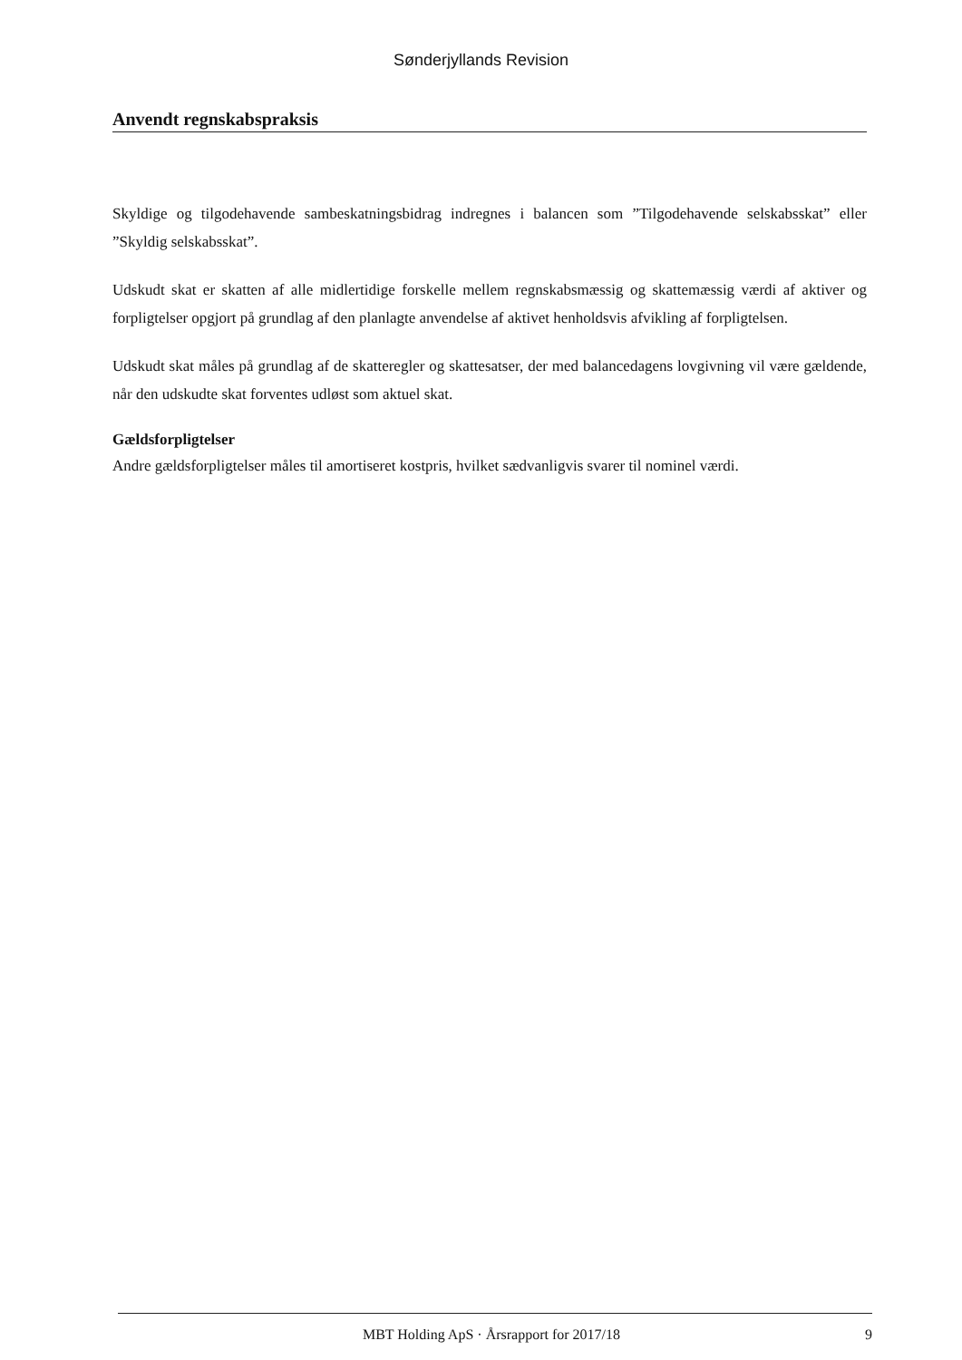Sønderjyllands Revision
Anvendt regnskabspraksis
Skyldige og tilgodehavende sambeskatningsbidrag indregnes i balancen som ”Tilgodehavende selskabs­skat” eller ”Skyldig selskabsskat”.
Udskudt skat er skatten af alle midlertidige forskelle mellem regnskabsmæssig og skattemæssig værdi af aktiver og forpligtelser opgjort på grundlag af den planlagte anvendelse af aktivet henholdsvis afvikling af forpligtelsen.
Udskudt skat måles på grundlag af de skatteregler og skattesatser, der med balancedagens lovgivning vil være gældende, når den udskudte skat forventes udløst som aktuel skat.
Gældsforpligtelser
Andre gældsforpligtelser måles til amortiseret kostpris, hvilket sædvanligvis svarer til nominel værdi.
MBT Holding ApS · Årsrapport for 2017/18 9